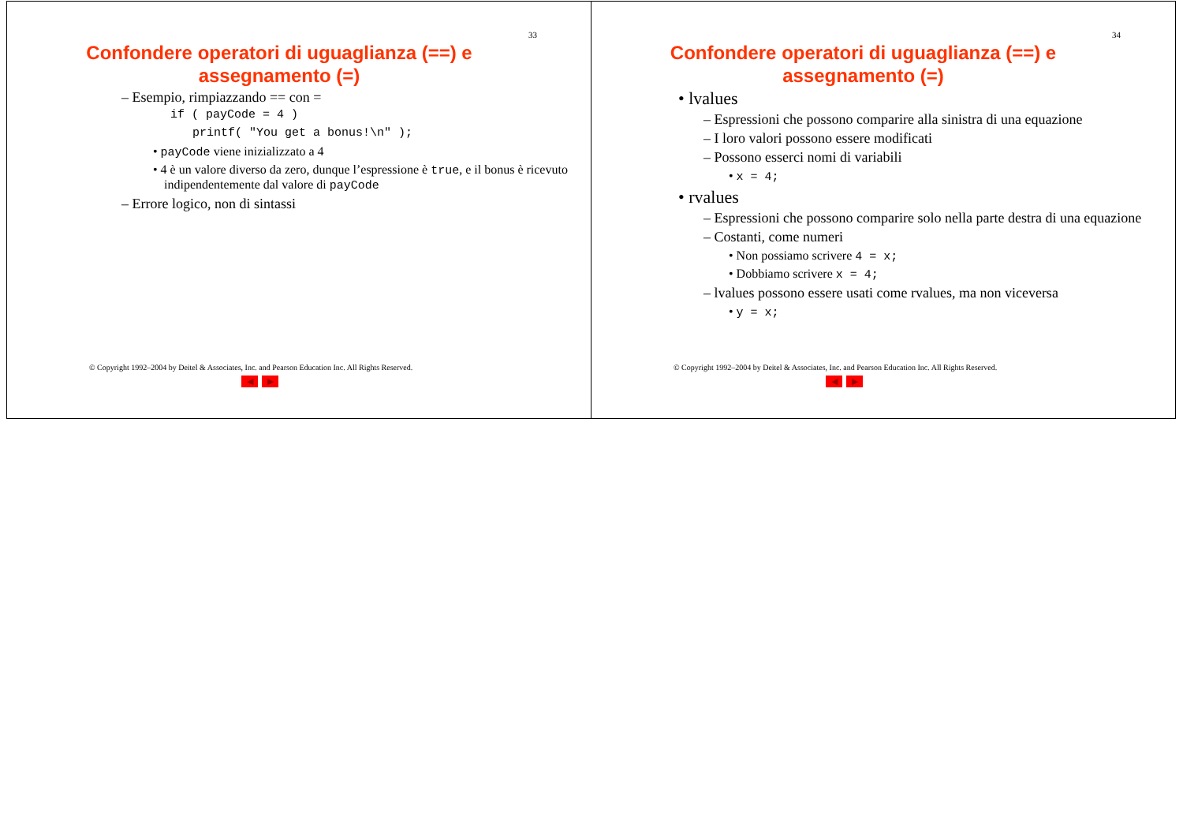33
Confondere operatori di uguaglianza (==) e assegnamento (=)
– Esempio, rimpiazzando == con =
if ( payCode = 4 )
printf( "You get a bonus!\n" );
• payCode viene inizializzato a 4
• 4 è un valore diverso da zero, dunque l’espressione è true, e il bonus è ricevuto indipendentemente dal valore di payCode
– Errore logico, non di sintassi
© Copyright 1992–2004 by Deitel & Associates, Inc. and Pearson Education Inc. All Rights Reserved.
◀ ▶
34
Confondere operatori di uguaglianza (==) e assegnamento (=)
• lvalues
– Espressioni che possono comparire alla sinistra di una equazione
– I loro valori possono essere modificati
– Possono esserci nomi di variabili
• x = 4;
• rvalues
– Espressioni che possono comparire solo nella parte destra di una equazione
– Costanti, come numeri
• Non possiamo scrivere 4 = x;
• Dobbiamo scrivere x = 4;
– lvalues possono essere usati come rvalues, ma non viceversa
• y = x;
© Copyright 1992–2004 by Deitel & Associates, Inc. and Pearson Education Inc. All Rights Reserved.
◀ ▶